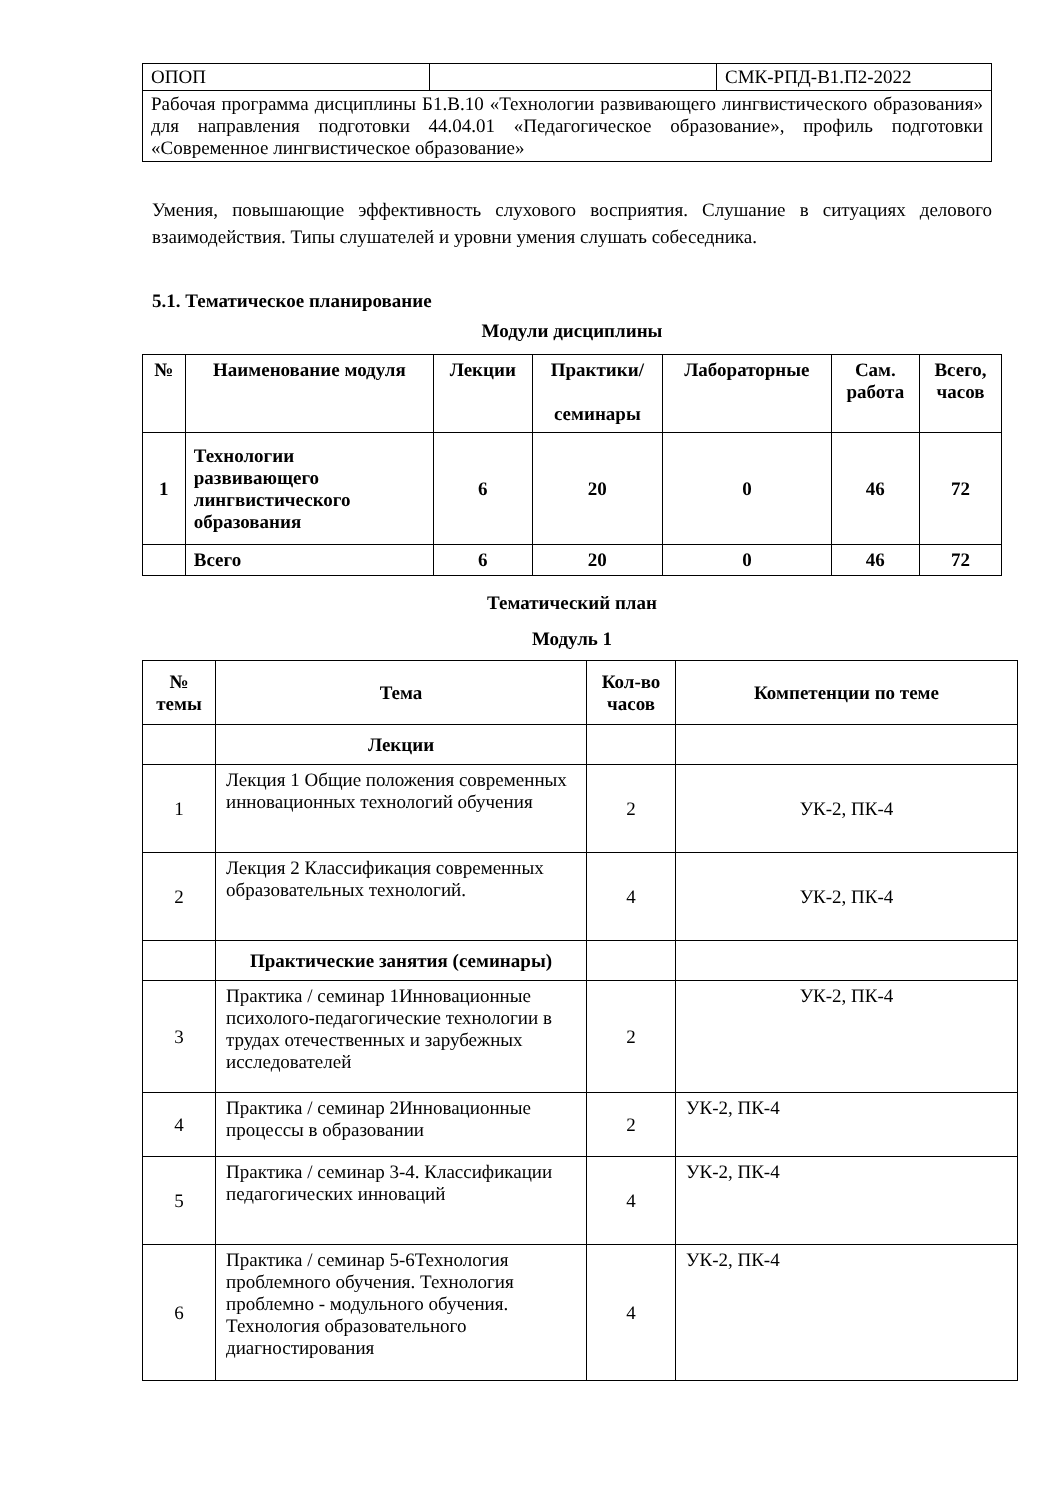| ОПОП | | СМК-РПД-В1.П2-2022 |
| Рабочая программа дисциплины Б1.В.10 «Технологии развивающего лингвистического образования» для направления подготовки 44.04.01 «Педагогическое образование», профиль подготовки «Современное лингвистическое образование» | | |
Умения, повышающие эффективность слухового восприятия. Слушание в ситуациях делового взаимодействия. Типы слушателей и уровни умения слушать собеседника.
5.1. Тематическое планирование
Модули дисциплины
| № | Наименование модуля | Лекции | Практики/ семинары | Лабораторные | Сам. работа | Всего, часов |
| --- | --- | --- | --- | --- | --- | --- |
| 1 | Технологии развивающего лингвистического образования | 6 | 20 | 0 | 46 | 72 |
| | Всего | 6 | 20 | 0 | 46 | 72 |
Тематический план
Модуль 1
| № темы | Тема | Кол-во часов | Компетенции по теме |
| --- | --- | --- | --- |
| | Лекции | | |
| 1 | Лекция 1 Общие положения современных инновационных технологий обучения | 2 | УК-2, ПК-4 |
| 2 | Лекция 2 Классификация современных образовательных технологий. | 4 | УК-2, ПК-4 |
| | Практические занятия (семинары) | | |
| 3 | Практика / семинар 1Инновационные психолого-педагогические технологии в трудах отечественных и зарубежных исследователей | 2 | УК-2, ПК-4 |
| 4 | Практика / семинар 2Инновационные процессы в образовании | 2 | УК-2, ПК-4 |
| 5 | Практика / семинар 3-4. Классификации педагогических инноваций | 4 | УК-2, ПК-4 |
| 6 | Практика / семинар 5-6Технология проблемного обучения. Технология проблемно - модульного обучения. Технология образовательного диагностирования | 4 | УК-2, ПК-4 |